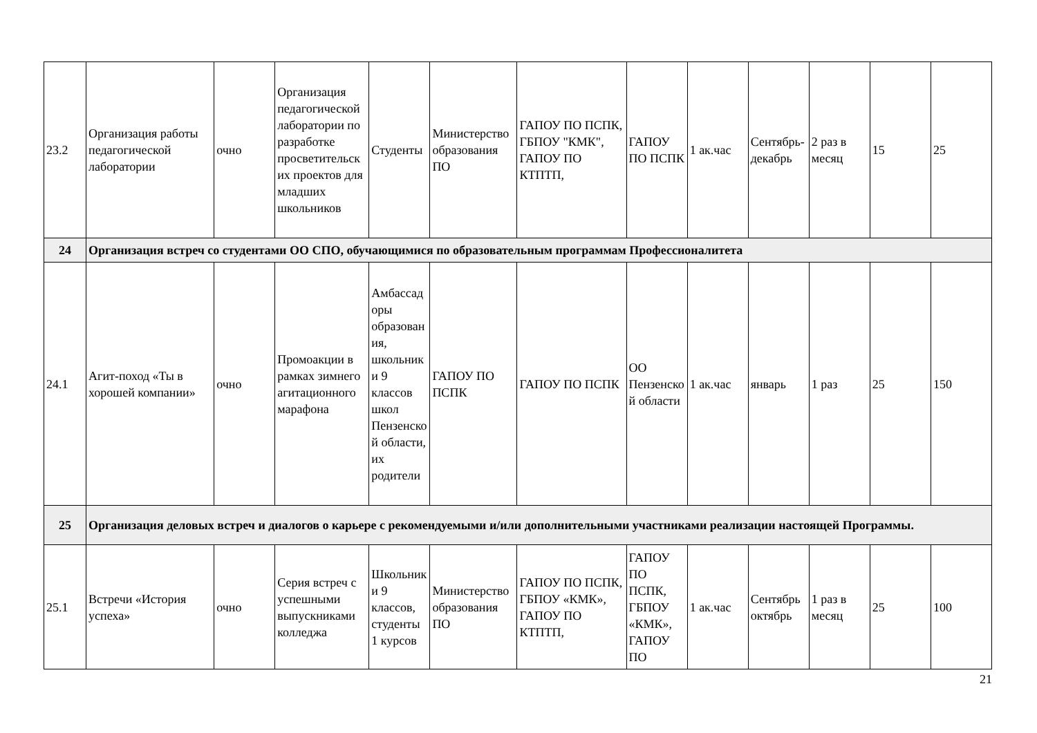| 23.2 | Организация работы педагогической лаборатории | очно | Организация педагогической лаборатории по разработке просветительских проектов для младших школьников | Студенты | Министерство образования ПО | ГАПОУ ПО ПСПК, ГБПОУ "КМК", ГАПОУ ПО КТПТП, | ГАПОУ ПО ПСПК | 1 ак.час | Сентябрь-декабрь | 2 раз в месяц | 15 | 25 |
| 24 | Организация встреч со студентами ОО СПО, обучающимися по образовательным программам Профессионалитета | | | | | | | | | | | |
| 24.1 | Агит-поход «Ты в хорошей компании» | очно | Промоакции в рамках зимнего агитационного марафона | Амбассадоры образования, школьники 9 классов школ Пензенской области, их родители | ГАПОУ ПО ПСПК | ГАПОУ ПО ПСПК | ОО Пензенской области | 1 ак.час | январь | 1 раз | 25 | 150 |
| 25 | Организация деловых встреч и диалогов о карьере с рекомендуемыми и/или дополнительными участниками реализации настоящей Программы. | | | | | | | | | | | |
| 25.1 | Встречи «История успеха» | очно | Серия встреч с успешными выпускниками колледжа | Школьники 9 классов, студенты 1 курсов | Министерство образования ПО | ГАПОУ ПО ПСПК, ГБПОУ «КМК», ГАПОУ ПО КТПТП, | ГАПОУ ПО ПСПК, ГБПОУ «КМК», ГАПОУ ПО | 1 ак.час | Сентябрь октябрь | 1 раз в месяц | 25 | 100 |
21